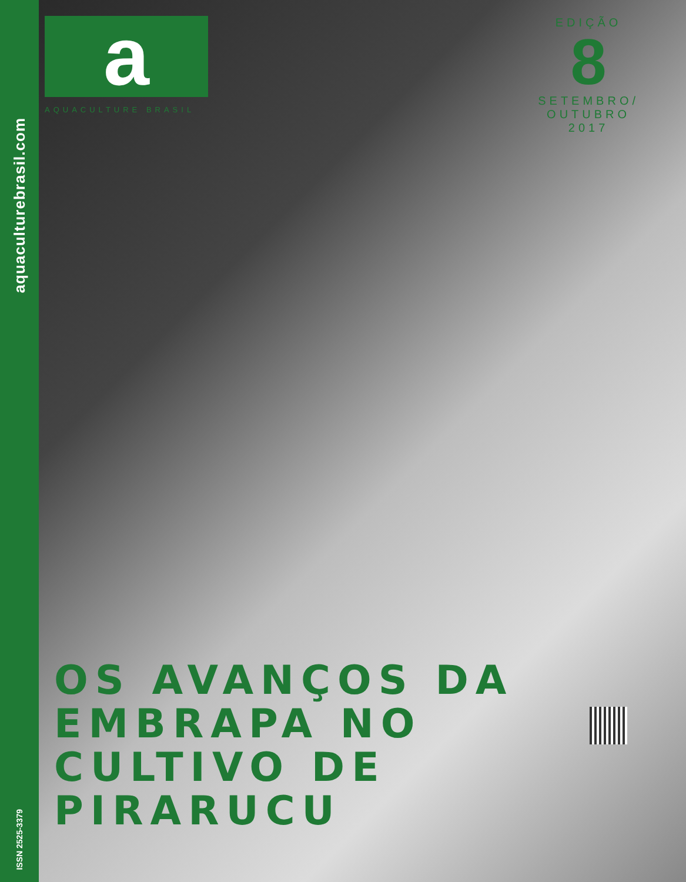aquaculturebrasil.com
ISSN 2525-3379
a
AQUACULTURE BRASIL
EDIÇÃO
8
SETEMBRO/
OUTUBRO
2017
OS AVANÇOS DA
EMBRAPA NO
CULTIVO DE
PIRARUCU